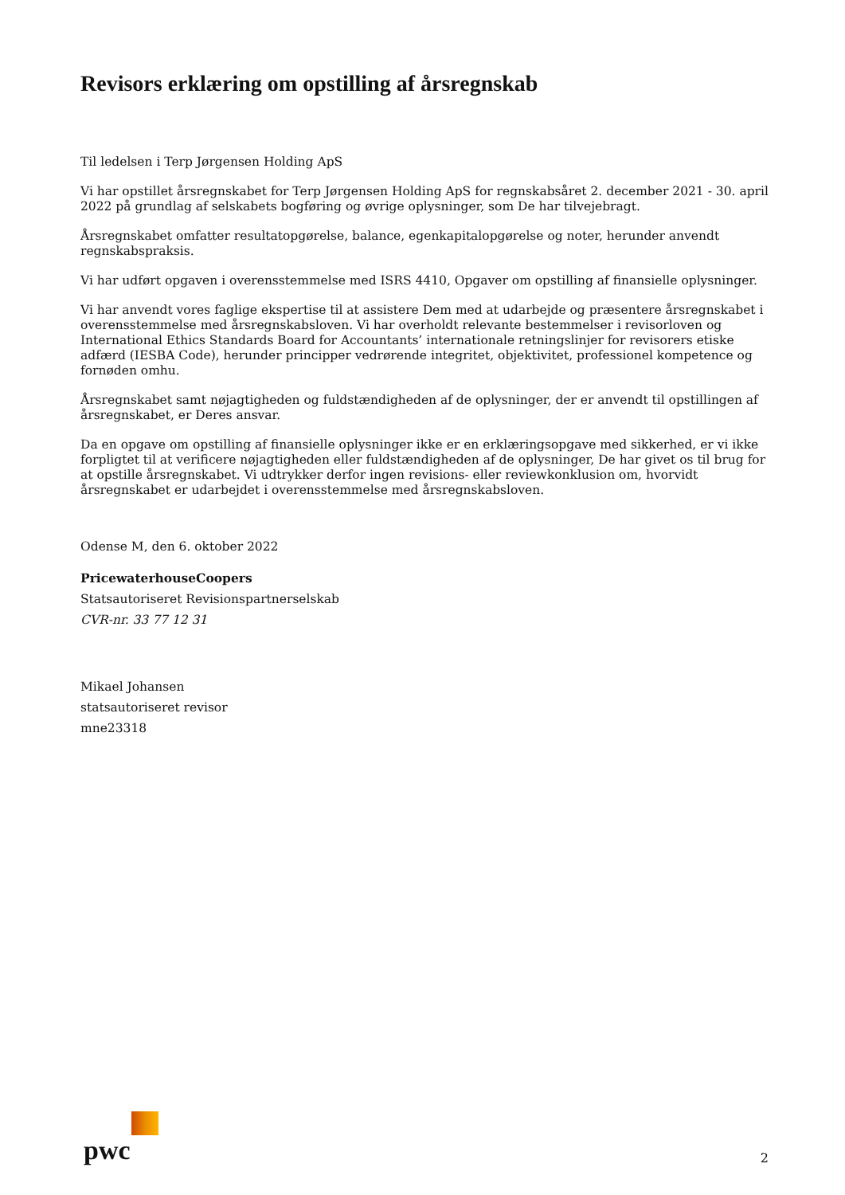Revisors erklæring om opstilling af årsregnskab
Til ledelsen i Terp Jørgensen Holding ApS
Vi har opstillet årsregnskabet for Terp Jørgensen Holding ApS for regnskabsåret 2. december 2021 - 30. april 2022 på grundlag af selskabets bogføring og øvrige oplysninger, som De har tilvejebragt.
Årsregnskabet omfatter resultatopgørelse, balance, egenkapitalopgørelse og noter, herunder anvendt regnskabspraksis.
Vi har udført opgaven i overensstemmelse med ISRS 4410, Opgaver om opstilling af finansielle oplysninger.
Vi har anvendt vores faglige ekspertise til at assistere Dem med at udarbejde og præsentere årsregnskabet i overensstemmelse med årsregnskabsloven. Vi har overholdt relevante bestemmelser i revisorloven og International Ethics Standards Board for Accountants’ internationale retningslinjer for revisorers etiske adfærd (IESBA Code), herunder principper vedrørende integritet, objektivitet, professionel kompetence og fornøden omhu.
Årsregnskabet samt nøjagtigheden og fuldstændigheden af de oplysninger, der er anvendt til opstillingen af årsregnskabet, er Deres ansvar.
Da en opgave om opstilling af finansielle oplysninger ikke er en erklæringsopgave med sikkerhed, er vi ikke forpligtet til at verificere nøjagtigheden eller fuldstændigheden af de oplysninger, De har givet os til brug for at opstille årsregnskabet. Vi udtrykker derfor ingen revisions- eller reviewkonklusion om, hvorvidt årsregnskabet er udarbejdet i overensstemmelse med årsregnskabsloven.
Odense M, den 6. oktober 2022
PricewaterhouseCoopers
Statsautoriseret Revisionspartnerselskab
CVR-nr. 33 77 12 31
Mikael Johansen
statsautoriseret revisor
mne23318
pwc
2